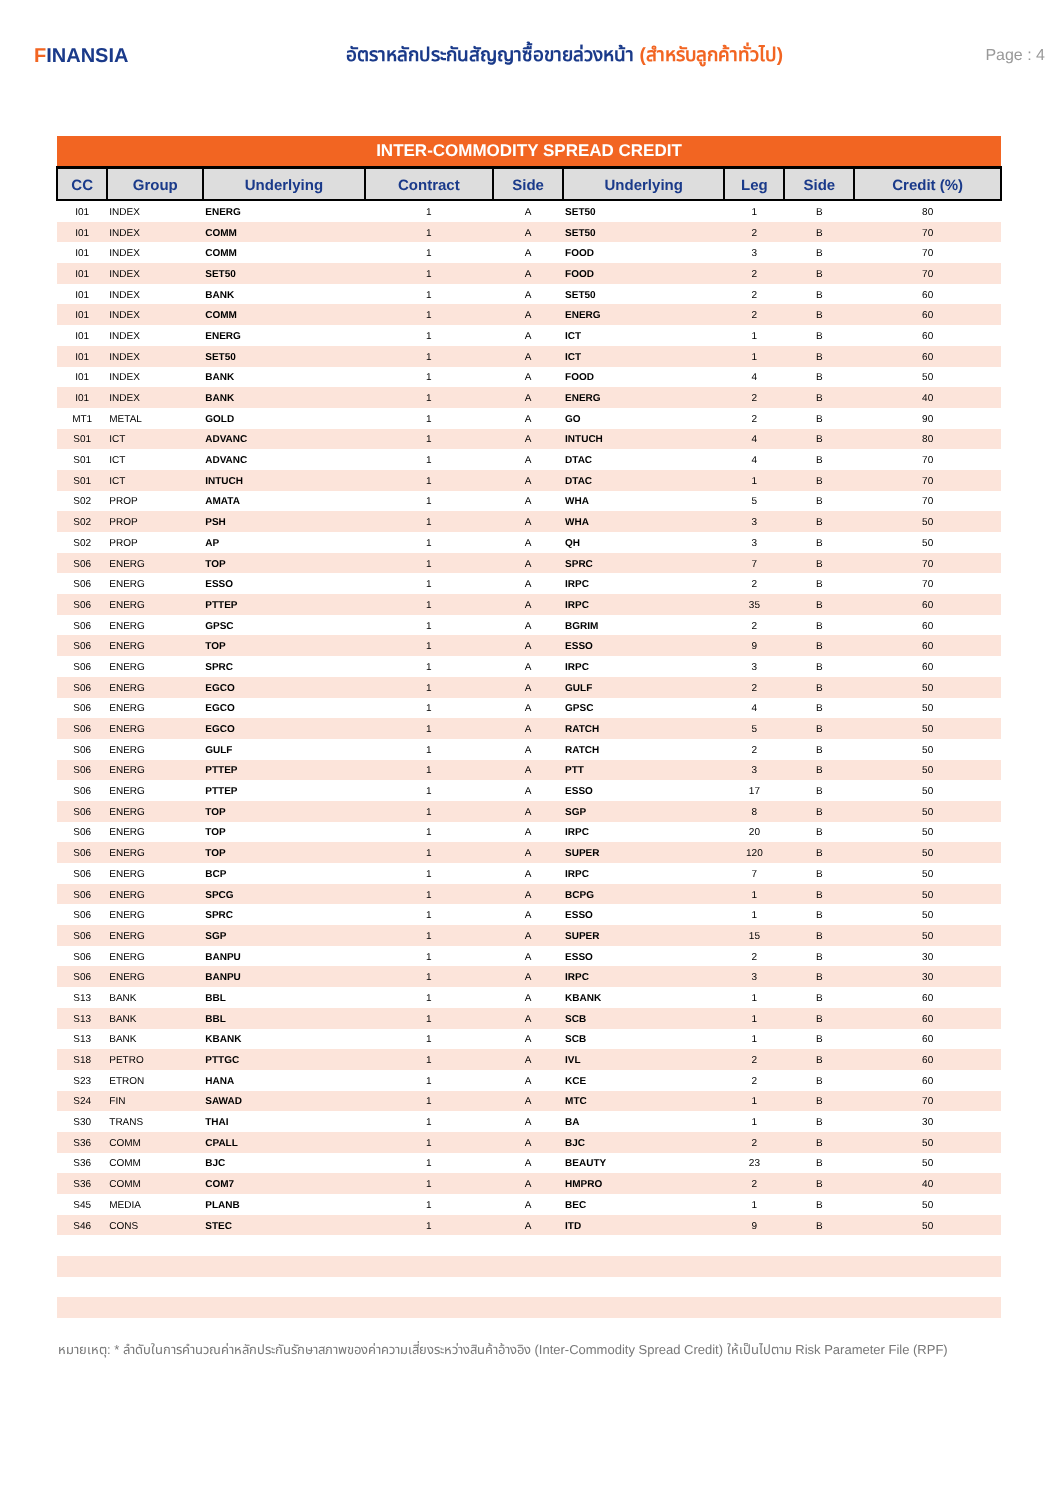FINANSIA
อัตราหลักประกันสัญญาซื้อขายล่วงหน้า (สำหรับลูกค้าทั่วไป)
Page : 4
| INTER-COMMODITY SPREAD CREDIT | | | | | | | | |
| --- | --- | --- | --- | --- | --- | --- | --- | --- |
| CC | Group | Underlying | Contract | Side | Underlying | Leg | Side | Credit (%) |
| I01 | INDEX | ENERG | 1 | A | SET50 | 1 | B | 80 |
| I01 | INDEX | COMM | 1 | A | SET50 | 2 | B | 70 |
| I01 | INDEX | COMM | 1 | A | FOOD | 3 | B | 70 |
| I01 | INDEX | SET50 | 1 | A | FOOD | 2 | B | 70 |
| I01 | INDEX | BANK | 1 | A | SET50 | 2 | B | 60 |
| I01 | INDEX | COMM | 1 | A | ENERG | 2 | B | 60 |
| I01 | INDEX | ENERG | 1 | A | ICT | 1 | B | 60 |
| I01 | INDEX | SET50 | 1 | A | ICT | 1 | B | 60 |
| I01 | INDEX | BANK | 1 | A | FOOD | 4 | B | 50 |
| I01 | INDEX | BANK | 1 | A | ENERG | 2 | B | 40 |
| MT1 | METAL | GOLD | 1 | A | GO | 2 | B | 90 |
| S01 | ICT | ADVANC | 1 | A | INTUCH | 4 | B | 80 |
| S01 | ICT | ADVANC | 1 | A | DTAC | 4 | B | 70 |
| S01 | ICT | INTUCH | 1 | A | DTAC | 1 | B | 70 |
| S02 | PROP | AMATA | 1 | A | WHA | 5 | B | 70 |
| S02 | PROP | PSH | 1 | A | WHA | 3 | B | 50 |
| S02 | PROP | AP | 1 | A | QH | 3 | B | 50 |
| S06 | ENERG | TOP | 1 | A | SPRC | 7 | B | 70 |
| S06 | ENERG | ESSO | 1 | A | IRPC | 2 | B | 70 |
| S06 | ENERG | PTTEP | 1 | A | IRPC | 35 | B | 60 |
| S06 | ENERG | GPSC | 1 | A | BGRIM | 2 | B | 60 |
| S06 | ENERG | TOP | 1 | A | ESSO | 9 | B | 60 |
| S06 | ENERG | SPRC | 1 | A | IRPC | 3 | B | 60 |
| S06 | ENERG | EGCO | 1 | A | GULF | 2 | B | 50 |
| S06 | ENERG | EGCO | 1 | A | GPSC | 4 | B | 50 |
| S06 | ENERG | EGCO | 1 | A | RATCH | 5 | B | 50 |
| S06 | ENERG | GULF | 1 | A | RATCH | 2 | B | 50 |
| S06 | ENERG | PTTEP | 1 | A | PTT | 3 | B | 50 |
| S06 | ENERG | PTTEP | 1 | A | ESSO | 17 | B | 50 |
| S06 | ENERG | TOP | 1 | A | SGP | 8 | B | 50 |
| S06 | ENERG | TOP | 1 | A | IRPC | 20 | B | 50 |
| S06 | ENERG | TOP | 1 | A | SUPER | 120 | B | 50 |
| S06 | ENERG | BCP | 1 | A | IRPC | 7 | B | 50 |
| S06 | ENERG | SPCG | 1 | A | BCPG | 1 | B | 50 |
| S06 | ENERG | SPRC | 1 | A | ESSO | 1 | B | 50 |
| S06 | ENERG | SGP | 1 | A | SUPER | 15 | B | 50 |
| S06 | ENERG | BANPU | 1 | A | ESSO | 2 | B | 30 |
| S06 | ENERG | BANPU | 1 | A | IRPC | 3 | B | 30 |
| S13 | BANK | BBL | 1 | A | KBANK | 1 | B | 60 |
| S13 | BANK | BBL | 1 | A | SCB | 1 | B | 60 |
| S13 | BANK | KBANK | 1 | A | SCB | 1 | B | 60 |
| S18 | PETRO | PTTGC | 1 | A | IVL | 2 | B | 60 |
| S23 | ETRON | HANA | 1 | A | KCE | 2 | B | 60 |
| S24 | FIN | SAWAD | 1 | A | MTC | 1 | B | 70 |
| S30 | TRANS | THAI | 1 | A | BA | 1 | B | 30 |
| S36 | COMM | CPALL | 1 | A | BJC | 2 | B | 50 |
| S36 | COMM | BJC | 1 | A | BEAUTY | 23 | B | 50 |
| S36 | COMM | COM7 | 1 | A | HMPRO | 2 | B | 40 |
| S45 | MEDIA | PLANB | 1 | A | BEC | 1 | B | 50 |
| S46 | CONS | STEC | 1 | A | ITD | 9 | B | 50 |
หมายเหตุ: * ลำดับในการคำนวณค่าหลักประกันรักษาสภาพของค่าความเสี่ยงระหว่างสินค้าอ้างอิง (Inter-Commodity Spread Credit) ให้เป็นไปตาม Risk Parameter File (RPF)